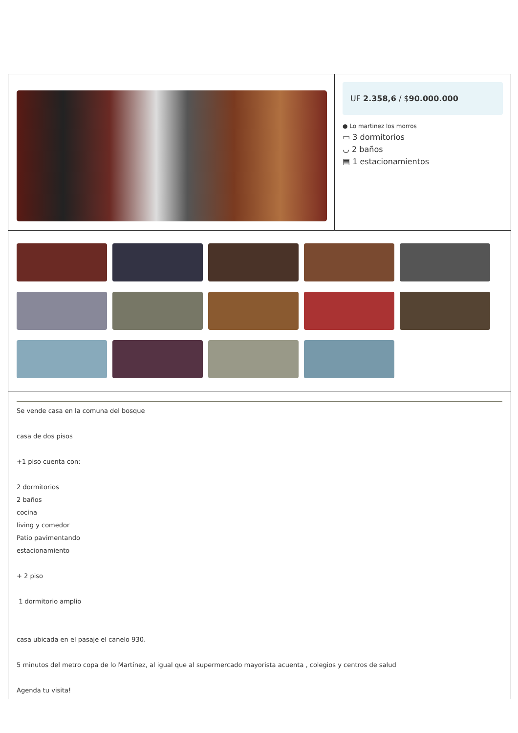UF 2.358,6 / $90.000.000
● Lo martinez los morros
▭ 3 dormitorios
◡ 2 baños
▤ 1 estacionamientos
Se vende casa en la comuna del bosque
casa de dos pisos
+1 piso cuenta con:
2 dormitorios
2 baños
cocina
living y comedor
Patio pavimentando
estacionamiento
+ 2 piso
1 dormitorio amplio
casa ubicada en el pasaje el canelo 930.
5 minutos del metro copa de lo Martínez, al igual que al supermercado mayorista acuenta , colegios y centros de salud
Agenda tu visita!